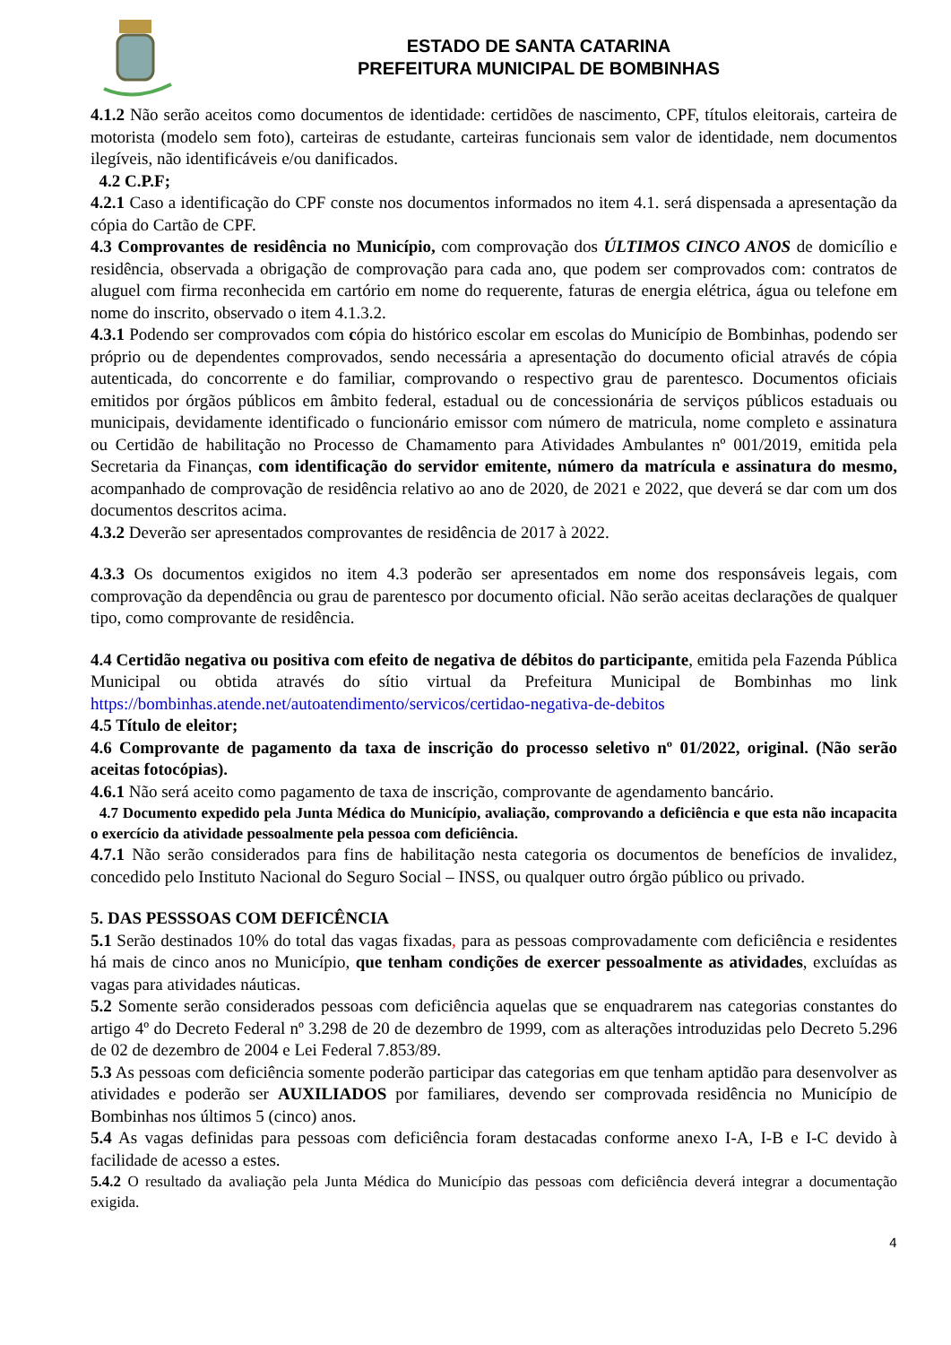ESTADO DE SANTA CATARINA
PREFEITURA MUNICIPAL DE BOMBINHAS
4.1.2 Não serão aceitos como documentos de identidade: certidões de nascimento, CPF, títulos eleitorais, carteira de motorista (modelo sem foto), carteiras de estudante, carteiras funcionais sem valor de identidade, nem documentos ilegíveis, não identificáveis e/ou danificados.
4.2 C.P.F;
4.2.1 Caso a identificação do CPF conste nos documentos informados no item 4.1. será dispensada a apresentação da cópia do Cartão de CPF.
4.3 Comprovantes de residência no Município, com comprovação dos ÚLTIMOS CINCO ANOS de domicílio e residência, observada a obrigação de comprovação para cada ano, que podem ser comprovados com: contratos de aluguel com firma reconhecida em cartório em nome do requerente, faturas de energia elétrica, água ou telefone em nome do inscrito, observado o item 4.1.3.2.
4.3.1 Podendo ser comprovados com cópia do histórico escolar em escolas do Município de Bombinhas, podendo ser próprio ou de dependentes comprovados, sendo necessária a apresentação do documento oficial através de cópia autenticada, do concorrente e do familiar, comprovando o respectivo grau de parentesco. Documentos oficiais emitidos por órgãos públicos em âmbito federal, estadual ou de concessionária de serviços públicos estaduais ou municipais, devidamente identificado o funcionário emissor com número de matricula, nome completo e assinatura ou Certidão de habilitação no Processo de Chamamento para Atividades Ambulantes nº 001/2019, emitida pela Secretaria da Finanças, com identificação do servidor emitente, número da matrícula e assinatura do mesmo, acompanhado de comprovação de residência relativo ao ano de 2020, de 2021 e 2022, que deverá se dar com um dos documentos descritos acima.
4.3.2 Deverão ser apresentados comprovantes de residência de 2017 à 2022.
4.3.3 Os documentos exigidos no item 4.3 poderão ser apresentados em nome dos responsáveis legais, com comprovação da dependência ou grau de parentesco por documento oficial. Não serão aceitas declarações de qualquer tipo, como comprovante de residência.
4.4 Certidão negativa ou positiva com efeito de negativa de débitos do participante, emitida pela Fazenda Pública Municipal ou obtida através do sítio virtual da Prefeitura Municipal de Bombinhas mo link https://bombinhas.atende.net/autoatendimento/servicos/certidao-negativa-de-debitos
4.5 Título de eleitor;
4.6 Comprovante de pagamento da taxa de inscrição do processo seletivo nº 01/2022, original. (Não serão aceitas fotocópias).
4.6.1 Não será aceito como pagamento de taxa de inscrição, comprovante de agendamento bancário.
4.7 Documento expedido pela Junta Médica do Município, avaliação, comprovando a deficiência e que esta não incapacita o exercício da atividade pessoalmente pela pessoa com deficiência.
4.7.1 Não serão considerados para fins de habilitação nesta categoria os documentos de benefícios de invalidez, concedido pelo Instituto Nacional do Seguro Social – INSS, ou qualquer outro órgão público ou privado.
5. DAS PESSSOAS COM DEFICÊNCIA
5.1 Serão destinados 10% do total das vagas fixadas, para as pessoas comprovadamente com deficiência e residentes há mais de cinco anos no Município, que tenham condições de exercer pessoalmente as atividades, excluídas as vagas para atividades náuticas.
5.2 Somente serão considerados pessoas com deficiência aquelas que se enquadrarem nas categorias constantes do artigo 4º do Decreto Federal nº 3.298 de 20 de dezembro de 1999, com as alterações introduzidas pelo Decreto 5.296 de 02 de dezembro de 2004 e Lei Federal 7.853/89.
5.3 As pessoas com deficiência somente poderão participar das categorias em que tenham aptidão para desenvolver as atividades e poderão ser AUXILIADOS por familiares, devendo ser comprovada residência no Município de Bombinhas nos últimos 5 (cinco) anos.
5.4 As vagas definidas para pessoas com deficiência foram destacadas conforme anexo I-A, I-B e I-C devido à facilidade de acesso a estes.
5.4.2 O resultado da avaliação pela Junta Médica do Município das pessoas com deficiência deverá integrar a documentação exigida.
4